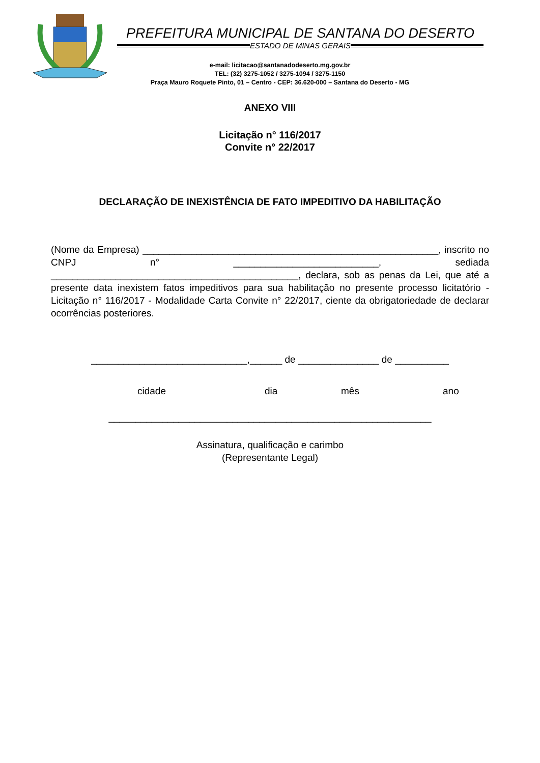PREFEITURA MUNICIPAL DE SANTANA DO DESERTO
ESTADO DE MINAS GERAIS
e-mail: licitacao@santanadodeserto.mg.gov.br
TEL: (32) 3275-1052 / 3275-1094 / 3275-1150
Praça Mauro Roquete Pinto, 01 – Centro - CEP: 36.620-000 – Santana do Deserto - MG
ANEXO VIII
Licitação n° 116/2017
Convite n° 22/2017
DECLARAÇÃO DE INEXISTÊNCIA DE FATO IMPEDITIVO DA HABILITAÇÃO
(Nome da Empresa) _______________________________________________________, inscrito no CNPJ n° ___________________________, sediada ______________________________________________, declara, sob as penas da Lei, que até a presente data inexistem fatos impeditivos para sua habilitação no presente processo licitatório - Licitação n° 116/2017 - Modalidade Carta Convite n° 22/2017, ciente da obrigatoriedade de declarar ocorrências posteriores.
_____________________________,______ de _______________ de __________
cidade dia mês ano
____________________________________________________________
Assinatura, qualificação e carimbo
(Representante Legal)